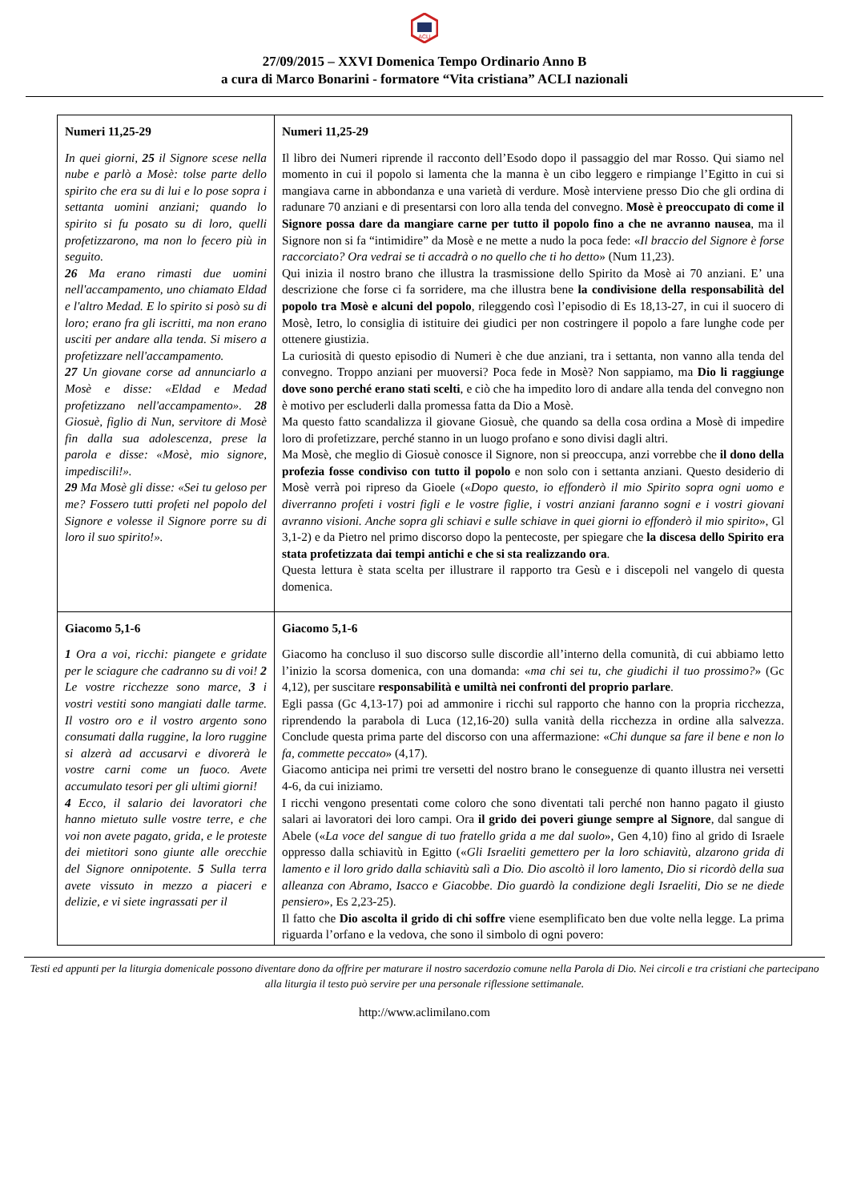ACLI
27/09/2015 – XXVI Domenica Tempo Ordinario Anno B
a cura di Marco Bonarini - formatore “Vita cristiana” ACLI nazionali
| Numeri 11,25-29 In quei giorni, 25 il Signore scese nella nube e parlò a Mosè: tolse parte dello spirito che era su di lui e lo pose sopra i settanta uomini anziani; quando lo spirito si fu posato su di loro, quelli profetizzarono, ma non lo fecero più in seguito. 26 Ma erano rimasti due uomini nell'accampamento, uno chiamato Eldad e l'altro Medad. E lo spirito si posò su di loro; erano fra gli iscritti, ma non erano usciti per andare alla tenda. Si misero a profetizzare nell'accampamento. 27 Un giovane corse ad annunciarlo a Mosè e disse: «Eldad e Medad profetizzano nell'accampamento». 28 Giosuè, figlio di Nun, servitore di Mosè fin dalla sua adolescenza, prese la parola e disse: «Mosè, mio signore, impediscili!». 29 Ma Mosè gli disse: «Sei tu geloso per me? Fossero tutti profeti nel popolo del Signore e volesse il Signore porre su di loro il suo spirito!». | Numeri 11,25-29 Il libro dei Numeri riprende il racconto dell’Esodo dopo il passaggio del mar Rosso. Qui siamo nel momento in cui il popolo si lamenta che la manna è un cibo leggero e rimpiange l’Egitto in cui si mangiava carne in abbondanza e una varietà di verdure. Mosè interviene presso Dio che gli ordina di radunare 70 anziani e di presentarsi con loro alla tenda del convegno. Mosè è preoccupato di come il Signore possa dare da mangiare carne per tutto il popolo fino a che ne avranno nausea , ma il Signore non si fa “intimidire” da Mosè e ne mette a nudo la poca fede: « Il braccio del Signore è forse raccorciato? Ora vedrai se ti accadrà o no quello che ti ho detto » (Num 11,23). Qui inizia il nostro brano che illustra la trasmissione dello Spirito da Mosè ai 70 anziani. E’ una descrizione che forse ci fa sorridere, ma che illustra bene la condivisione della responsabilità del popolo tra Mosè e alcuni del popolo , rileggendo così l’episodio di Es 18,13-27, in cui il suocero di Mosè, Ietro, lo consiglia di istituire dei giudici per non costringere il popolo a fare lunghe code per ottenere giustizia. La curiosità di questo episodio di Numeri è che due anziani, tra i settanta, non vanno alla tenda del convegno. Troppo anziani per muoversi? Poca fede in Mosè? Non sappiamo, ma Dio li raggiunge dove sono perché erano stati scelti , e ciò che ha impedito loro di andare alla tenda del convegno non è motivo per escluderli dalla promessa fatta da Dio a Mosè. Ma questo fatto scandalizza il giovane Giosuè, che quando sa della cosa ordina a Mosè di impedire loro di profetizzare, perché stanno in un luogo profano e sono divisi dagli altri. Ma Mosè, che meglio di Giosuè conosce il Signore, non si preoccupa, anzi vorrebbe che il dono della profezia fosse condiviso con tutto il popolo e non solo con i settanta anziani. Questo desiderio di Mosè verrà poi ripreso da Gioele (« Dopo questo, io effonderò il mio Spirito sopra ogni uomo e diverranno profeti i vostri figli e le vostre figlie, i vostri anziani faranno sogni e i vostri giovani avranno visioni. Anche sopra gli schiavi e sulle schiave in quei giorni io effonderò il mio spirito », Gl 3,1-2) e da Pietro nel primo discorso dopo la pentecoste, per spiegare che la discesa dello Spirito era stata profetizzata dai tempi antichi e che si sta realizzando ora . Questa lettura è stata scelta per illustrare il rapporto tra Gesù e i discepoli nel vangelo di questa domenica. |
| Giacomo 5,1-6 1 Ora a voi, ricchi: piangete e gridate per le sciagure che cadranno su di voi! 2 Le vostre ricchezze sono marce, 3 i vostri vestiti sono mangiati dalle tarme. Il vostro oro e il vostro argento sono consumati dalla ruggine, la loro ruggine si alzerà ad accusarvi e divorerà le vostre carni come un fuoco. Avete accumulato tesori per gli ultimi giorni! 4 Ecco, il salario dei lavoratori che hanno mietuto sulle vostre terre, e che voi non avete pagato, grida, e le proteste dei mietitori sono giunte alle orecchie del Signore onnipotente. 5 Sulla terra avete vissuto in mezzo a piaceri e delizie, e vi siete ingrassati per il | Giacomo 5,1-6 Giacomo ha concluso il suo discorso sulle discordie all’interno della comunità, di cui abbiamo letto l’inizio la scorsa domenica, con una domanda: « ma chi sei tu, che giudichi il tuo prossimo? » (Gc 4,12), per suscitare responsabilità e umiltà nei confronti del proprio parlare . Egli passa (Gc 4,13-17) poi ad ammonire i ricchi sul rapporto che hanno con la propria ricchezza, riprendendo la parabola di Luca (12,16-20) sulla vanità della ricchezza in ordine alla salvezza. Conclude questa prima parte del discorso con una affermazione: « Chi dunque sa fare il bene e non lo fa, commette peccato » (4,17). Giacomo anticipa nei primi tre versetti del nostro brano le conseguenze di quanto illustra nei versetti 4-6, da cui iniziamo. I ricchi vengono presentati come coloro che sono diventati tali perché non hanno pagato il giusto salari ai lavoratori dei loro campi. Ora il grido dei poveri giunge sempre al Signore , dal sangue di Abele (« La voce del sangue di tuo fratello grida a me dal suolo », Gen 4,10) fino al grido di Israele oppresso dalla schiavitù in Egitto (« Gli Israeliti gemettero per la loro schiavitù, alzarono grida di lamento e il loro grido dalla schiavitù salì a Dio. Dio ascoltò il loro lamento, Dio si ricordò della sua alleanza con Abramo, Isacco e Giacobbe. Dio guardò la condizione degli Israeliti, Dio se ne diede pensiero », Es 2,23-25). Il fatto che Dio ascolta il grido di chi soffre viene esemplificato ben due volte nella legge. La prima riguarda l’orfano e la vedova, che sono il simbolo di ogni povero: |
Testi ed appunti per la liturgia domenicale possono diventare dono da offrire per maturare il nostro sacerdozio comune nella Parola di Dio. Nei circoli e tra cristiani che partecipano alla liturgia il testo può servire per una personale riflessione settimanale.
http://www.aclimilano.com